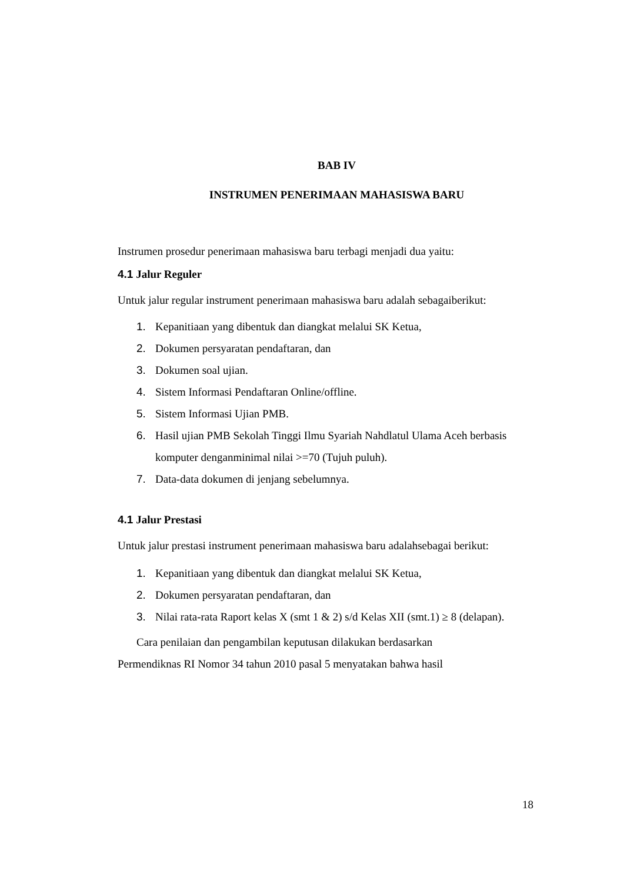BAB IV
INSTRUMEN PENERIMAAN MAHASISWA BARU
Instrumen prosedur penerimaan mahasiswa baru terbagi menjadi dua yaitu:
4.1 Jalur Reguler
Untuk jalur regular instrument penerimaan mahasiswa baru adalah sebagaiberikut:
1. Kepanitiaan yang dibentuk dan diangkat melalui SK Ketua,
2. Dokumen persyaratan pendaftaran, dan
3. Dokumen soal ujian.
4. Sistem Informasi Pendaftaran Online/offline.
5. Sistem Informasi Ujian PMB.
6. Hasil ujian PMB Sekolah Tinggi Ilmu Syariah Nahdlatul Ulama Aceh berbasis komputer denganminimal nilai >=70 (Tujuh puluh).
7. Data-data dokumen di jenjang sebelumnya.
4.1 Jalur Prestasi
Untuk jalur prestasi instrument penerimaan mahasiswa baru adalahsebagai berikut:
1. Kepanitiaan yang dibentuk dan diangkat melalui SK Ketua,
2. Dokumen persyaratan pendaftaran, dan
3. Nilai rata-rata Raport kelas X (smt 1 & 2) s/d Kelas XII (smt.1) ≥ 8 (delapan).
Cara penilaian dan pengambilan keputusan dilakukan berdasarkan
Permendiknas RI Nomor 34 tahun 2010 pasal 5 menyatakan bahwa hasil
18